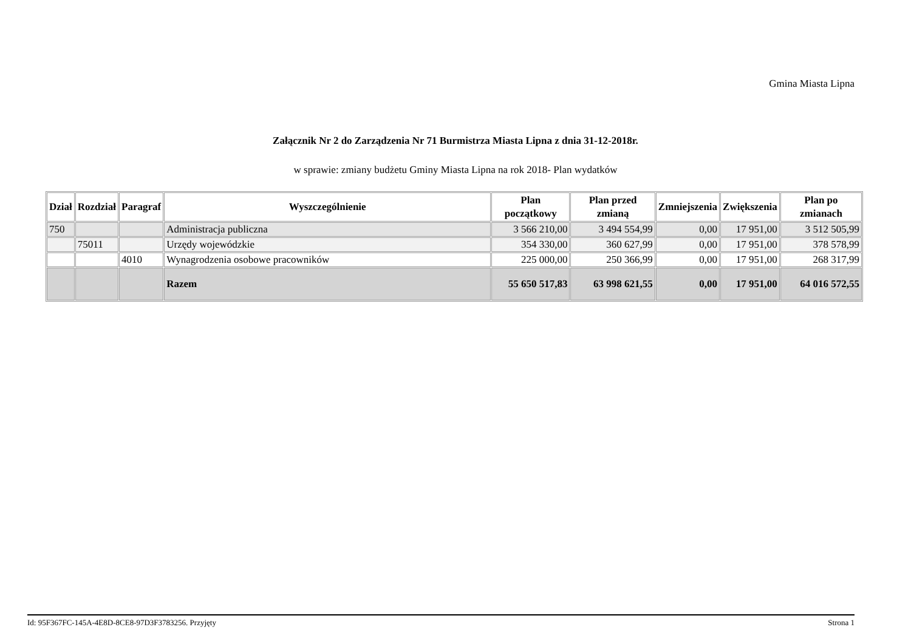Gmina Miasta Lipna
Załącznik Nr 2 do Zarządzenia Nr 71 Burmistrza Miasta Lipna z dnia 31-12-2018r.
w sprawie: zmiany budżetu Gminy Miasta Lipna na rok 2018- Plan wydatków
| Dział | Rozdział | Paragraf | Wyszczególnienie | Plan początkowy | Plan przed zmianą | Zmniejszenia | Zwiększenia | Plan po zmianach |
| --- | --- | --- | --- | --- | --- | --- | --- | --- |
| 750 | | | Administracja publiczna | 3 566 210,00 | 3 494 554,99 | 0,00 | 17 951,00 | 3 512 505,99 |
| | 75011 | | Urzędy wojewódzkie | 354 330,00 | 360 627,99 | 0,00 | 17 951,00 | 378 578,99 |
| | | 4010 | Wynagrodzenia osobowe pracowników | 225 000,00 | 250 366,99 | 0,00 | 17 951,00 | 268 317,99 |
| | | | Razem | 55 650 517,83 | 63 998 621,55 | 0,00 | 17 951,00 | 64 016 572,55 |
Id: 95F367FC-145A-4E8D-8CE8-97D3F3783256. Przyjęty Strona 1